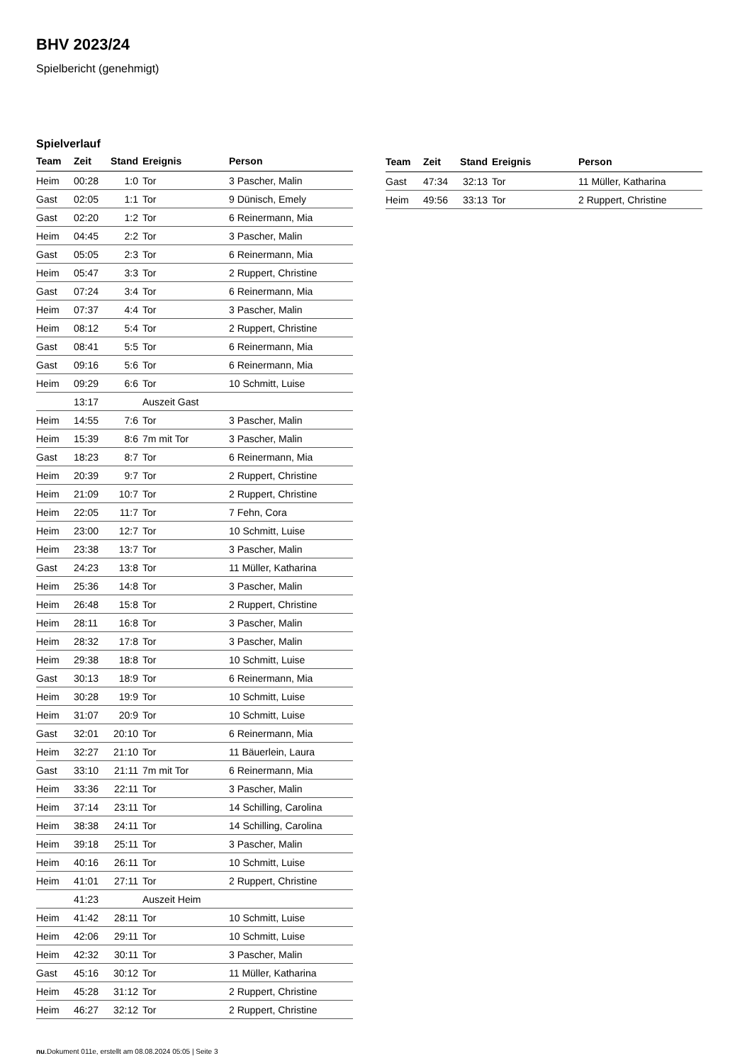BHV 2023/24
Spielbericht (genehmigt)
Spielverlauf
| Team | Zeit | Stand | Ereignis | Person |
| --- | --- | --- | --- | --- |
| Heim | 00:28 | 1:0 | Tor | 3 Pascher, Malin |
| Gast | 02:05 | 1:1 | Tor | 9 Dünisch, Emely |
| Gast | 02:20 | 1:2 | Tor | 6 Reinermann, Mia |
| Heim | 04:45 | 2:2 | Tor | 3 Pascher, Malin |
| Gast | 05:05 | 2:3 | Tor | 6 Reinermann, Mia |
| Heim | 05:47 | 3:3 | Tor | 2 Ruppert, Christine |
| Gast | 07:24 | 3:4 | Tor | 6 Reinermann, Mia |
| Heim | 07:37 | 4:4 | Tor | 3 Pascher, Malin |
| Heim | 08:12 | 5:4 | Tor | 2 Ruppert, Christine |
| Gast | 08:41 | 5:5 | Tor | 6 Reinermann, Mia |
| Gast | 09:16 | 5:6 | Tor | 6 Reinermann, Mia |
| Heim | 09:29 | 6:6 | Tor | 10 Schmitt, Luise |
| | 13:17 | | Auszeit Gast | |
| Heim | 14:55 | 7:6 | Tor | 3 Pascher, Malin |
| Heim | 15:39 | 8:6 | 7m mit Tor | 3 Pascher, Malin |
| Gast | 18:23 | 8:7 | Tor | 6 Reinermann, Mia |
| Heim | 20:39 | 9:7 | Tor | 2 Ruppert, Christine |
| Heim | 21:09 | 10:7 | Tor | 2 Ruppert, Christine |
| Heim | 22:05 | 11:7 | Tor | 7 Fehn, Cora |
| Heim | 23:00 | 12:7 | Tor | 10 Schmitt, Luise |
| Heim | 23:38 | 13:7 | Tor | 3 Pascher, Malin |
| Gast | 24:23 | 13:8 | Tor | 11 Müller, Katharina |
| Heim | 25:36 | 14:8 | Tor | 3 Pascher, Malin |
| Heim | 26:48 | 15:8 | Tor | 2 Ruppert, Christine |
| Heim | 28:11 | 16:8 | Tor | 3 Pascher, Malin |
| Heim | 28:32 | 17:8 | Tor | 3 Pascher, Malin |
| Heim | 29:38 | 18:8 | Tor | 10 Schmitt, Luise |
| Gast | 30:13 | 18:9 | Tor | 6 Reinermann, Mia |
| Heim | 30:28 | 19:9 | Tor | 10 Schmitt, Luise |
| Heim | 31:07 | 20:9 | Tor | 10 Schmitt, Luise |
| Gast | 32:01 | 20:10 | Tor | 6 Reinermann, Mia |
| Heim | 32:27 | 21:10 | Tor | 11 Bäuerlein, Laura |
| Gast | 33:10 | 21:11 | 7m mit Tor | 6 Reinermann, Mia |
| Heim | 33:36 | 22:11 | Tor | 3 Pascher, Malin |
| Heim | 37:14 | 23:11 | Tor | 14 Schilling, Carolina |
| Heim | 38:38 | 24:11 | Tor | 14 Schilling, Carolina |
| Heim | 39:18 | 25:11 | Tor | 3 Pascher, Malin |
| Heim | 40:16 | 26:11 | Tor | 10 Schmitt, Luise |
| Heim | 41:01 | 27:11 | Tor | 2 Ruppert, Christine |
| | 41:23 | | Auszeit Heim | |
| Heim | 41:42 | 28:11 | Tor | 10 Schmitt, Luise |
| Heim | 42:06 | 29:11 | Tor | 10 Schmitt, Luise |
| Heim | 42:32 | 30:11 | Tor | 3 Pascher, Malin |
| Gast | 45:16 | 30:12 | Tor | 11 Müller, Katharina |
| Heim | 45:28 | 31:12 | Tor | 2 Ruppert, Christine |
| Heim | 46:27 | 32:12 | Tor | 2 Ruppert, Christine |
| Team | Zeit | Stand | Ereignis | Person |
| --- | --- | --- | --- | --- |
| Gast | 47:34 | 32:13 | Tor | 11 Müller, Katharina |
| Heim | 49:56 | 33:13 | Tor | 2 Ruppert, Christine |
nu.Dokument 011e, erstellt am 08.08.2024 05:05 | Seite 3